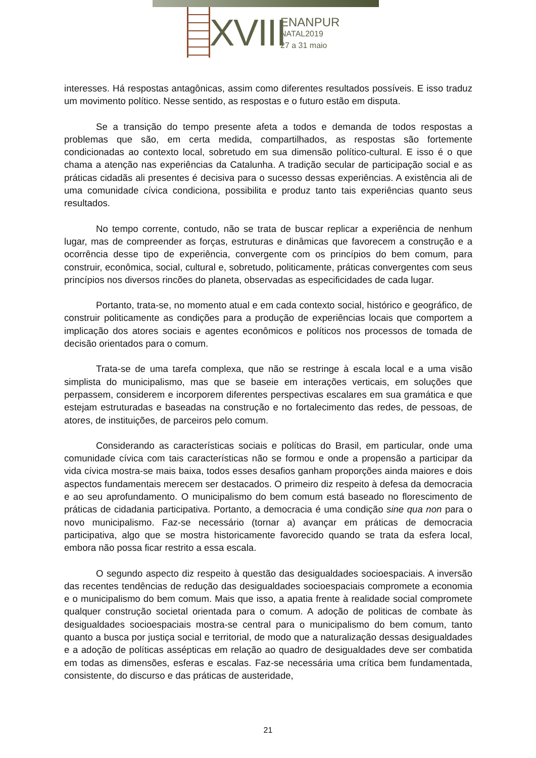XVIII
ENANPUR
NATAL2019
27 a 31 maio
interesses. Há respostas antagônicas, assim como diferentes resultados possíveis. E isso traduz um movimento político. Nesse sentido, as respostas e o futuro estão em disputa.
Se a transição do tempo presente afeta a todos e demanda de todos respostas a problemas que são, em certa medida, compartilhados, as respostas são fortemente condicionadas ao contexto local, sobretudo em sua dimensão político-cultural. E isso é o que chama a atenção nas experiências da Catalunha. A tradição secular de participação social e as práticas cidadãs ali presentes é decisiva para o sucesso dessas experiências. A existência ali de uma comunidade cívica condiciona, possibilita e produz tanto tais experiências quanto seus resultados.
No tempo corrente, contudo, não se trata de buscar replicar a experiência de nenhum lugar, mas de compreender as forças, estruturas e dinâmicas que favorecem a construção e a ocorrência desse tipo de experiência, convergente com os princípios do bem comum, para construir, econômica, social, cultural e, sobretudo, politicamente, práticas convergentes com seus princípios nos diversos rincões do planeta, observadas as especificidades de cada lugar.
Portanto, trata-se, no momento atual e em cada contexto social, histórico e geográfico, de construir politicamente as condições para a produção de experiências locais que comportem a implicação dos atores sociais e agentes econômicos e políticos nos processos de tomada de decisão orientados para o comum.
Trata-se de uma tarefa complexa, que não se restringe à escala local e a uma visão simplista do municipalismo, mas que se baseie em interações verticais, em soluções que perpassem, considerem e incorporem diferentes perspectivas escalares em sua gramática e que estejam estruturadas e baseadas na construção e no fortalecimento das redes, de pessoas, de atores, de instituições, de parceiros pelo comum.
Considerando as características sociais e políticas do Brasil, em particular, onde uma comunidade cívica com tais características não se formou e onde a propensão a participar da vida cívica mostra-se mais baixa, todos esses desafios ganham proporções ainda maiores e dois aspectos fundamentais merecem ser destacados. O primeiro diz respeito à defesa da democracia e ao seu aprofundamento. O municipalismo do bem comum está baseado no florescimento de práticas de cidadania participativa. Portanto, a democracia é uma condição sine qua non para o novo municipalismo. Faz-se necessário (tornar a) avançar em práticas de democracia participativa, algo que se mostra historicamente favorecido quando se trata da esfera local, embora não possa ficar restrito a essa escala.
O segundo aspecto diz respeito à questão das desigualdades socioespaciais. A inversão das recentes tendências de redução das desigualdades socioespaciais compromete a economia e o municipalismo do bem comum. Mais que isso, a apatia frente à realidade social compromete qualquer construção societal orientada para o comum. A adoção de politicas de combate às desigualdades socioespaciais mostra-se central para o municipalismo do bem comum, tanto quanto a busca por justiça social e territorial, de modo que a naturalização dessas desigualdades e a adoção de políticas assépticas em relação ao quadro de desigualdades deve ser combatida em todas as dimensões, esferas e escalas. Faz-se necessária uma crítica bem fundamentada, consistente, do discurso e das práticas de austeridade,
21